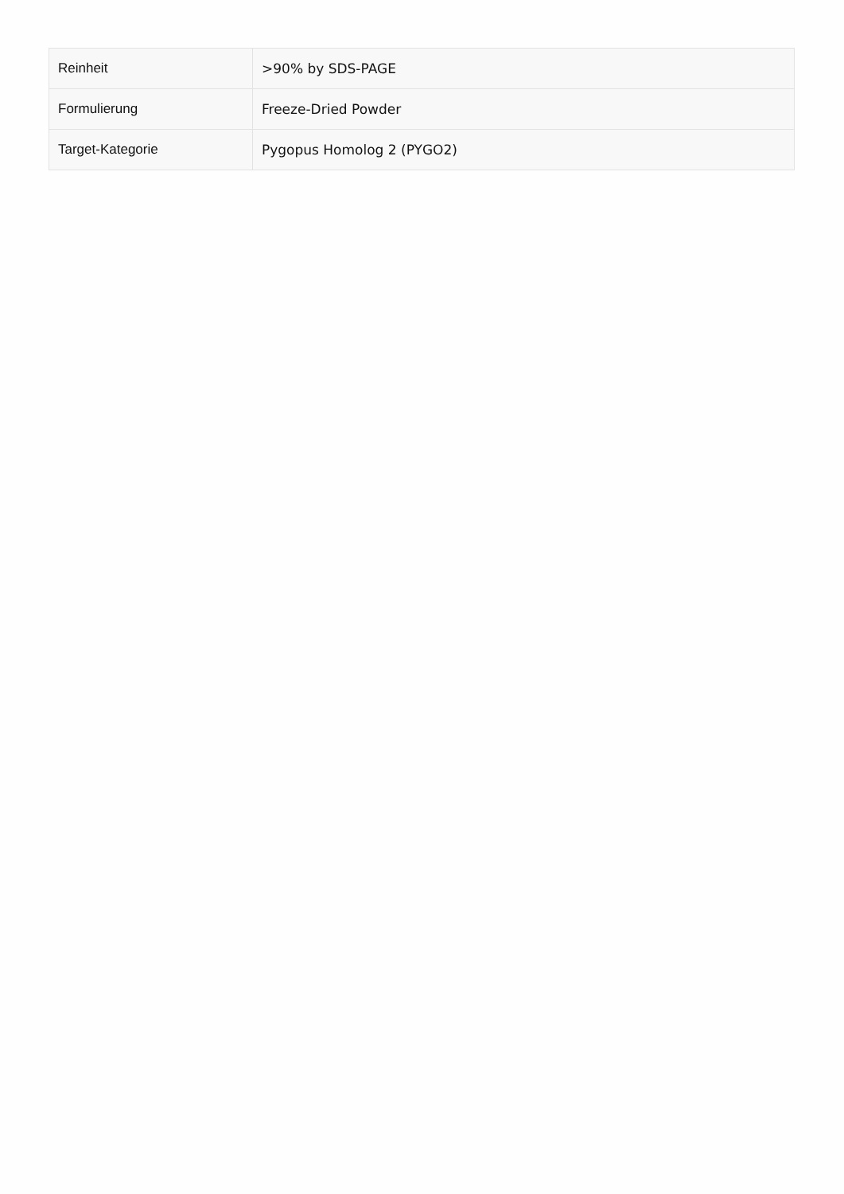| Reinheit | >90% by SDS-PAGE |
| Formulierung | Freeze-Dried Powder |
| Target-Kategorie | Pygopus Homolog 2 (PYGO2) |